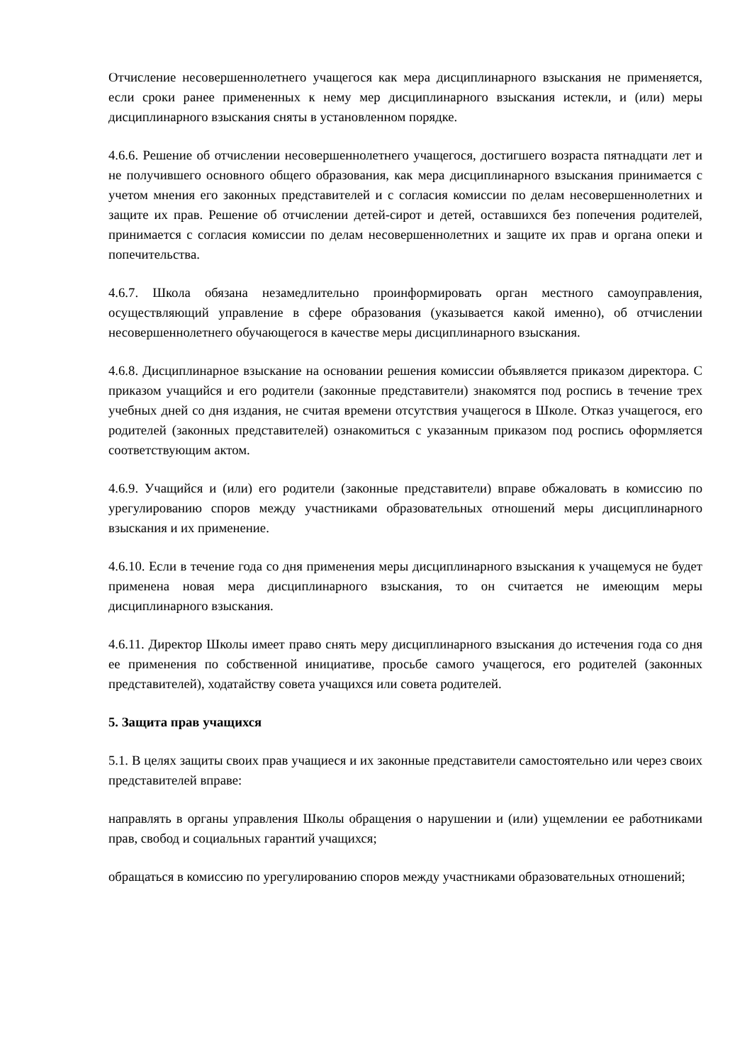Отчисление несовершеннолетнего учащегося как мера дисциплинарного взыскания не применяется, если сроки ранее примененных к нему мер дисциплинарного взыскания истекли, и (или) меры дисциплинарного взыскания сняты в установленном порядке.
4.6.6. Решение об отчислении несовершеннолетнего учащегося, достигшего возраста пятнадцати лет и не получившего основного общего образования, как мера дисциплинарного взыскания принимается с учетом мнения его законных представителей и с согласия комиссии по делам несовершеннолетних и защите их прав. Решение об отчислении детей-сирот и детей, оставшихся без попечения родителей, принимается с согласия комиссии по делам несовершеннолетних и защите их прав и органа опеки и попечительства.
4.6.7. Школа обязана незамедлительно проинформировать орган местного самоуправления, осуществляющий управление в сфере образования (указывается какой именно), об отчислении несовершеннолетнего обучающегося в качестве меры дисциплинарного взыскания.
4.6.8. Дисциплинарное взыскание на основании решения комиссии объявляется приказом директора. С приказом учащийся и его родители (законные представители) знакомятся под роспись в течение трех учебных дней со дня издания, не считая времени отсутствия учащегося в Школе. Отказ учащегося, его родителей (законных представителей) ознакомиться с указанным приказом под роспись оформляется соответствующим актом.
4.6.9. Учащийся и (или) его родители (законные представители) вправе обжаловать в комиссию по урегулированию споров между участниками образовательных отношений меры дисциплинарного взыскания и их применение.
4.6.10. Если в течение года со дня применения меры дисциплинарного взыскания к учащемуся не будет применена новая мера дисциплинарного взыскания, то он считается не имеющим меры дисциплинарного взыскания.
4.6.11. Директор Школы имеет право снять меру дисциплинарного взыскания до истечения года со дня ее применения по собственной инициативе, просьбе самого учащегося, его родителей (законных представителей), ходатайству совета учащихся или совета родителей.
5. Защита прав учащихся
5.1. В целях защиты своих прав учащиеся и их законные представители самостоятельно или через своих представителей вправе:
направлять в органы управления Школы обращения о нарушении и (или) ущемлении ее работниками прав, свобод и социальных гарантий учащихся;
обращаться в комиссию по урегулированию споров между участниками образовательных отношений;